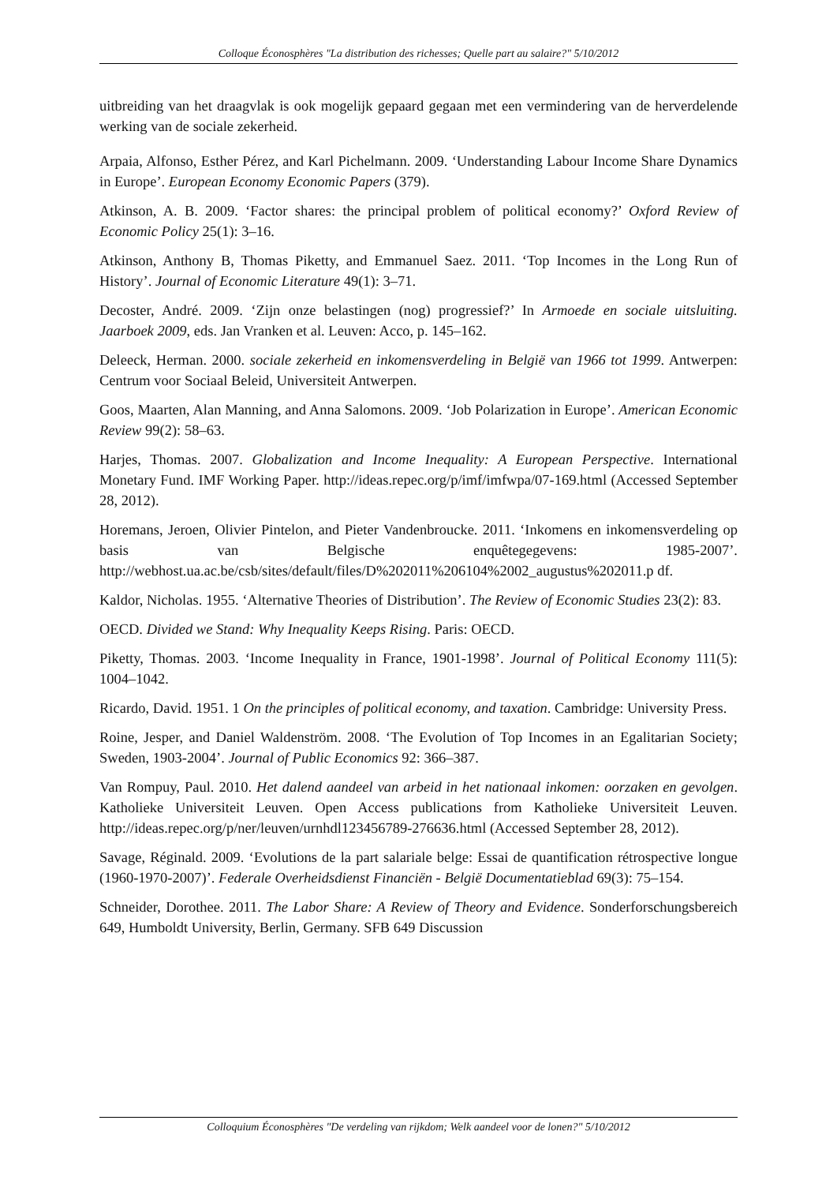Colloque Éconosphères "La distribution des richesses; Quelle part au salaire?" 5/10/2012
uitbreiding van het draagvlak is ook mogelijk gepaard gegaan met een vermindering van de herverdelende werking van de sociale zekerheid.
Arpaia, Alfonso, Esther Pérez, and Karl Pichelmann. 2009. ‘Understanding Labour Income Share Dynamics in Europe’. European Economy Economic Papers (379).
Atkinson, A. B. 2009. ‘Factor shares: the principal problem of political economy?’ Oxford Review of Economic Policy 25(1): 3–16.
Atkinson, Anthony B, Thomas Piketty, and Emmanuel Saez. 2011. ‘Top Incomes in the Long Run of History’. Journal of Economic Literature 49(1): 3–71.
Decoster, André. 2009. ‘Zijn onze belastingen (nog) progressief?’ In Armoede en sociale uitsluiting. Jaarboek 2009, eds. Jan Vranken et al. Leuven: Acco, p. 145–162.
Deleeck, Herman. 2000. sociale zekerheid en inkomensverdeling in België van 1966 tot 1999. Antwerpen: Centrum voor Sociaal Beleid, Universiteit Antwerpen.
Goos, Maarten, Alan Manning, and Anna Salomons. 2009. ‘Job Polarization in Europe’. American Economic Review 99(2): 58–63.
Harjes, Thomas. 2007. Globalization and Income Inequality: A European Perspective. International Monetary Fund. IMF Working Paper. http://ideas.repec.org/p/imf/imfwpa/07-169.html (Accessed September 28, 2012).
Horemans, Jeroen, Olivier Pintelon, and Pieter Vandenbroucke. 2011. ‘Inkomens en inkomensverdeling op basis van Belgische enquêtegegevens: 1985-2007’. http://webhost.ua.ac.be/csb/sites/default/files/D%202011%206104%2002_augustus%202011.p df.
Kaldor, Nicholas. 1955. ‘Alternative Theories of Distribution’. The Review of Economic Studies 23(2): 83.
OECD. Divided we Stand: Why Inequality Keeps Rising. Paris: OECD.
Piketty, Thomas. 2003. ‘Income Inequality in France, 1901-1998’. Journal of Political Economy 111(5): 1004–1042.
Ricardo, David. 1951. 1 On the principles of political economy, and taxation. Cambridge: University Press.
Roine, Jesper, and Daniel Waldenström. 2008. ‘The Evolution of Top Incomes in an Egalitarian Society; Sweden, 1903-2004’. Journal of Public Economics 92: 366–387.
Van Rompuy, Paul. 2010. Het dalend aandeel van arbeid in het nationaal inkomen: oorzaken en gevolgen. Katholieke Universiteit Leuven. Open Access publications from Katholieke Universiteit Leuven. http://ideas.repec.org/p/ner/leuven/urnhdl123456789-276636.html (Accessed September 28, 2012).
Savage, Réginald. 2009. ‘Evolutions de la part salariale belge: Essai de quantification rétrospective longue (1960-1970-2007)’. Federale Overheidsdienst Financiën - België Documentatieblad 69(3): 75–154.
Schneider, Dorothee. 2011. The Labor Share: A Review of Theory and Evidence. Sonderforschungsbereich 649, Humboldt University, Berlin, Germany. SFB 649 Discussion
Colloquium Éconosphères "De verdeling van rijkdom; Welk aandeel voor de lonen?" 5/10/2012